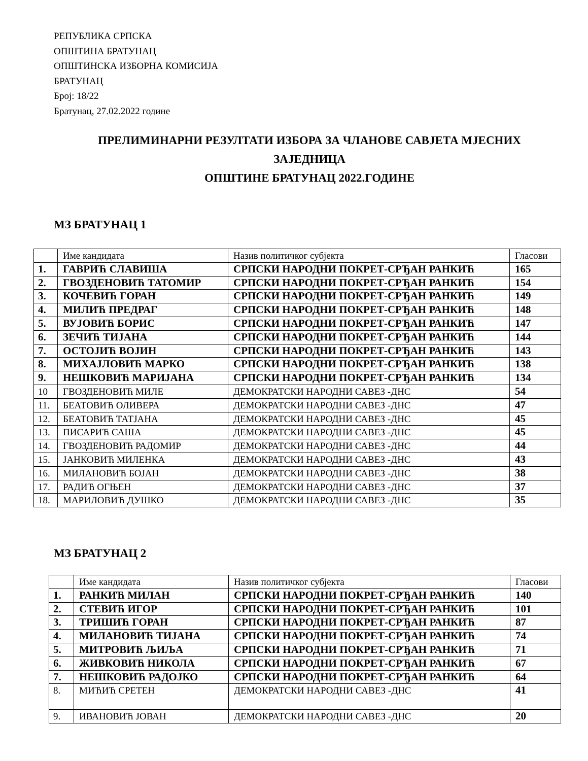РЕПУБЛИКА СРПСКА
ОПШТИНА БРАТУНАЦ
ОПШТИНСКА ИЗБОРНА КОМИСИЈА
БРАТУНАЦ
Број: 18/22
Братунац, 27.02.2022 године
ПРЕЛИМИНАРНИ РЕЗУЛТАТИ ИЗБОРА ЗА ЧЛАНОВЕ САВЈЕТА МЈЕСНИХ
ЗАЈЕДНИЦА
ОПШТИНЕ БРАТУНАЦ 2022.ГОДИНЕ
МЗ БРАТУНАЦ 1
| | Име кандидата | Назив политичког субјекта | Гласови |
| 1. | ГАВРИЋ СЛАВИША | СРПСКИ НАРОДНИ ПОКРЕТ-СРЂАН РАНКИЋ | 165 |
| 2. | ГВОЗДЕНОВИЋ ТАТОМИР | СРПСКИ НАРОДНИ ПОКРЕТ-СРЂАН РАНКИЋ | 154 |
| 3. | КОЧЕВИЋ ГОРАН | СРПСКИ НАРОДНИ ПОКРЕТ-СРЂАН РАНКИЋ | 149 |
| 4. | МИЛИЋ ПРЕДРАГ | СРПСКИ НАРОДНИ ПОКРЕТ-СРЂАН РАНКИЋ | 148 |
| 5. | ВУЈОВИЋ БОРИС | СРПСКИ НАРОДНИ ПОКРЕТ-СРЂАН РАНКИЋ | 147 |
| 6. | ЗЕЧИЋ ТИЈАНА | СРПСКИ НАРОДНИ ПОКРЕТ-СРЂАН РАНКИЋ | 144 |
| 7. | ОСТОЈИЋ ВОЈИН | СРПСКИ НАРОДНИ ПОКРЕТ-СРЂАН РАНКИЋ | 143 |
| 8. | МИХАЈЛОВИЋ МАРКО | СРПСКИ НАРОДНИ ПОКРЕТ-СРЂАН РАНКИЋ | 138 |
| 9. | НЕШКОВИЋ МАРИЈАНА | СРПСКИ НАРОДНИ ПОКРЕТ-СРЂАН РАНКИЋ | 134 |
| 10 | ГВОЗДЕНОВИЋ МИЛЕ | ДЕМОКРАТСКИ НАРОДНИ САВЕЗ -ДНС | 54 |
| 11. | БЕАТОВИЋ ОЛИВЕРА | ДЕМОКРАТСКИ НАРОДНИ САВЕЗ -ДНС | 47 |
| 12. | БЕАТОВИЋ ТАТЈАНА | ДЕМОКРАТСКИ НАРОДНИ САВЕЗ -ДНС | 45 |
| 13. | ПИСАРИЋ САША | ДЕМОКРАТСКИ НАРОДНИ САВЕЗ -ДНС | 45 |
| 14. | ГВОЗДЕНОВИЋ РАДОМИР | ДЕМОКРАТСКИ НАРОДНИ САВЕЗ -ДНС | 44 |
| 15. | ЈАНКОВИЋ МИЛЕНКА | ДЕМОКРАТСКИ НАРОДНИ САВЕЗ -ДНС | 43 |
| 16. | МИЛАНОВИЋ БОЈАН | ДЕМОКРАТСКИ НАРОДНИ САВЕЗ -ДНС | 38 |
| 17. | РАДИЋ ОГЊЕН | ДЕМОКРАТСКИ НАРОДНИ САВЕЗ -ДНС | 37 |
| 18. | МАРИЛОВИЋ ДУШКО | ДЕМОКРАТСКИ НАРОДНИ САВЕЗ -ДНС | 35 |
МЗ БРАТУНАЦ 2
| | Име кандидата | Назив политичког субјекта | Гласови |
| 1. | РАНКИЋ МИЛАН | СРПСКИ НАРОДНИ ПОКРЕТ-СРЂАН РАНКИЋ | 140 |
| 2. | СТЕВИЋ ИГОР | СРПСКИ НАРОДНИ ПОКРЕТ-СРЂАН РАНКИЋ | 101 |
| 3. | ТРИШИЋ ГОРАН | СРПСКИ НАРОДНИ ПОКРЕТ-СРЂАН РАНКИЋ | 87 |
| 4. | МИЛАНОВИЋ ТИЈАНА | СРПСКИ НАРОДНИ ПОКРЕТ-СРЂАН РАНКИЋ | 74 |
| 5. | МИТРОВИЋ ЉИЉА | СРПСКИ НАРОДНИ ПОКРЕТ-СРЂАН РАНКИЋ | 71 |
| 6. | ЖИВКОВИЋ НИКОЛА | СРПСКИ НАРОДНИ ПОКРЕТ-СРЂАН РАНКИЋ | 67 |
| 7. | НЕШКОВИЋ РАДОЈКО | СРПСКИ НАРОДНИ ПОКРЕТ-СРЂАН РАНКИЋ | 64 |
| 8. | МИЋИЋ СРЕТЕН | ДЕМОКРАТСКИ НАРОДНИ САВЕЗ -ДНС | 41 |
| 9. | ИВАНОВИЋ ЈОВАН | ДЕМОКРАТСКИ НАРОДНИ САВЕЗ -ДНС | 20 |